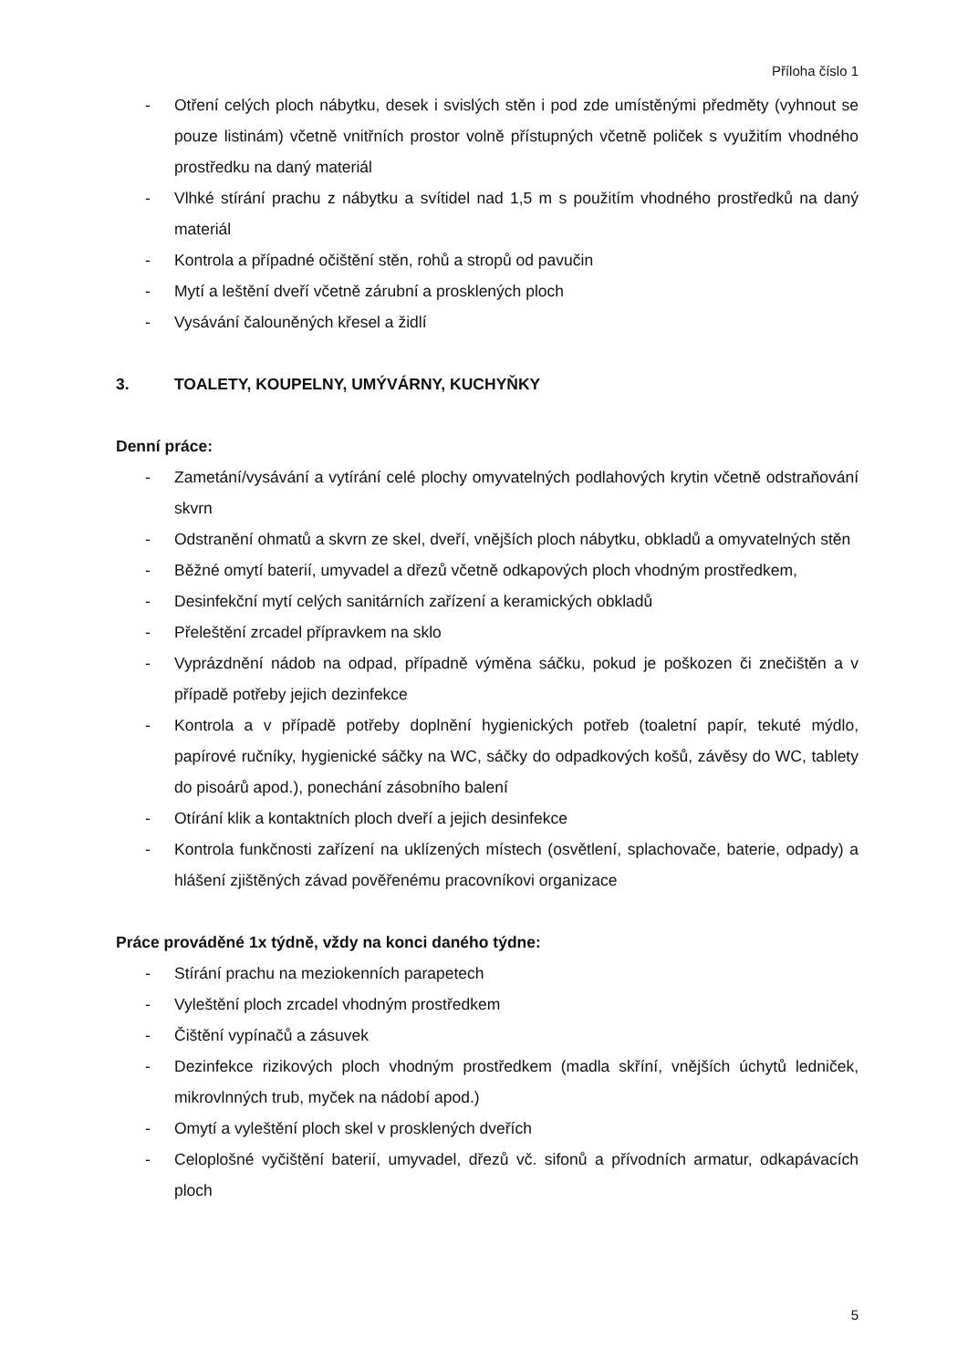Příloha číslo 1
- Otření celých ploch nábytku, desek i svislých stěn i pod zde umístěnými předměty (vyhnout se pouze listinám) včetně vnitřních prostor volně přístupných včetně poliček s využitím vhodného prostředku na daný materiál
- Vlhké stírání prachu z nábytku a svítidel nad 1,5 m s použitím vhodného prostředků na daný materiál
- Kontrola a případné očištění stěn, rohů a stropů od pavučin
- Mytí a leštění dveří včetně zárubní a prosklených ploch
- Vysávání čalouněných křesel a židlí
3. TOALETY, KOUPELNY, UMÝVÁRNY, KUCHYŇKY
Denní práce:
- Zametání/vysávání a vytírání celé plochy omyvatelných podlahových krytin včetně odstraňování skvrn
- Odstranění ohmatů a skvrn ze skel, dveří, vnějších ploch nábytku, obkladů a omyvatelných stěn
- Běžné omytí baterií, umyvadel a dřezů včetně odkapových ploch vhodným prostředkem,
- Desinfekční mytí celých sanitárních zařízení a keramických obkladů
- Přeleštění zrcadel přípravkem na sklo
- Vyprázdnění nádob na odpad, případně výměna sáčku, pokud je poškozen či znečištěn a v případě potřeby jejich dezinfekce
- Kontrola a v případě potřeby doplnění hygienických potřeb (toaletní papír, tekuté mýdlo, papírové ručníky, hygienické sáčky na WC, sáčky do odpadkových košů, závěsy do WC, tablety do pisoárů apod.), ponechání zásobního balení
- Otírání klik a kontaktních ploch dveří a jejich desinfekce
- Kontrola funkčnosti zařízení na uklízených místech (osvětlení, splachovače, baterie, odpady) a hlášení zjištěných závad pověřenému pracovníkovi organizace
Práce prováděné 1x týdně, vždy na konci daného týdne:
- Stírání prachu na meziokenních parapetech
- Vyleštění ploch zrcadel vhodným prostředkem
- Čištění vypínačů a zásuvek
- Dezinfekce rizikových ploch vhodným prostředkem (madla skříní, vnějších úchytů ledniček, mikrovlnných trub, myček na nádobí apod.)
- Omytí a vyleštění ploch skel v prosklených dveřích
- Celoplošné vyčištění baterií, umyvadel, dřezů vč. sifonů a přívodních armatur, odkapávacích ploch
5